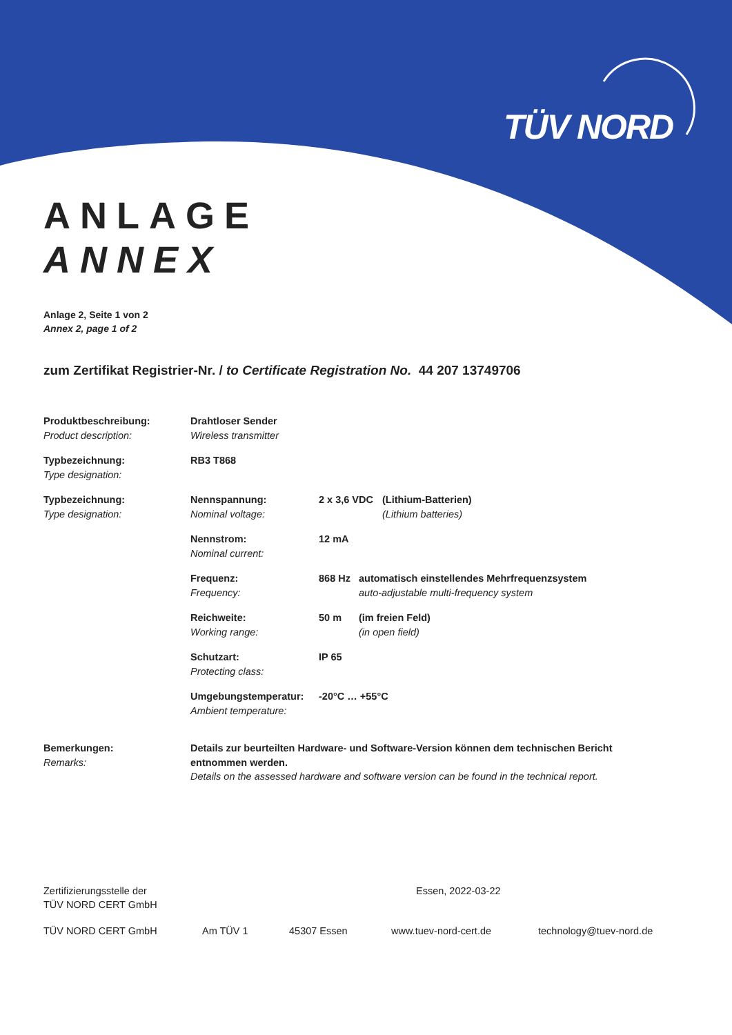TÜV NORD
ANLAGE
ANNEX
Anlage 2, Seite 1 von 2
Annex 2, page 1 of 2
zum Zertifikat Registrier-Nr. / to Certificate Registration No. 44 207 13749706
Produktbeschreibung:
Product description:
Drahtloser Sender
Wireless transmitter
Typbezeichnung:
Type designation:
RB3 T868
Typbezeichnung:
Type designation:
Nennspannung:
Nominal voltage:
2 x 3,6 VDC
(Lithium-Batterien)
(Lithium batteries)
Nennstrom:
Nominal current:
12 mA
Frequenz:
Frequency:
868 Hz automatisch einstellendes Mehrfrequenzsystem
auto-adjustable multi-frequency system
Reichweite:
Working range:
50 m (im freien Feld)
(in open field)
Schutzart:
Protecting class:
IP 65
Umgebungstemperatur:
Ambient temperature:
-20°C … +55°C
Bemerkungen:
Remarks:
Details zur beurteilten Hardware- und Software-Version können dem technischen Bericht entnommen werden.
Details on the assessed hardware and software version can be found in the technical report.
Zertifizierungsstelle der
TÜV NORD CERT GmbH
Essen, 2022-03-22
TÜV NORD CERT GmbH Am TÜV 1 45307 Essen www.tuev-nord-cert.de technology@tuev-nord.de